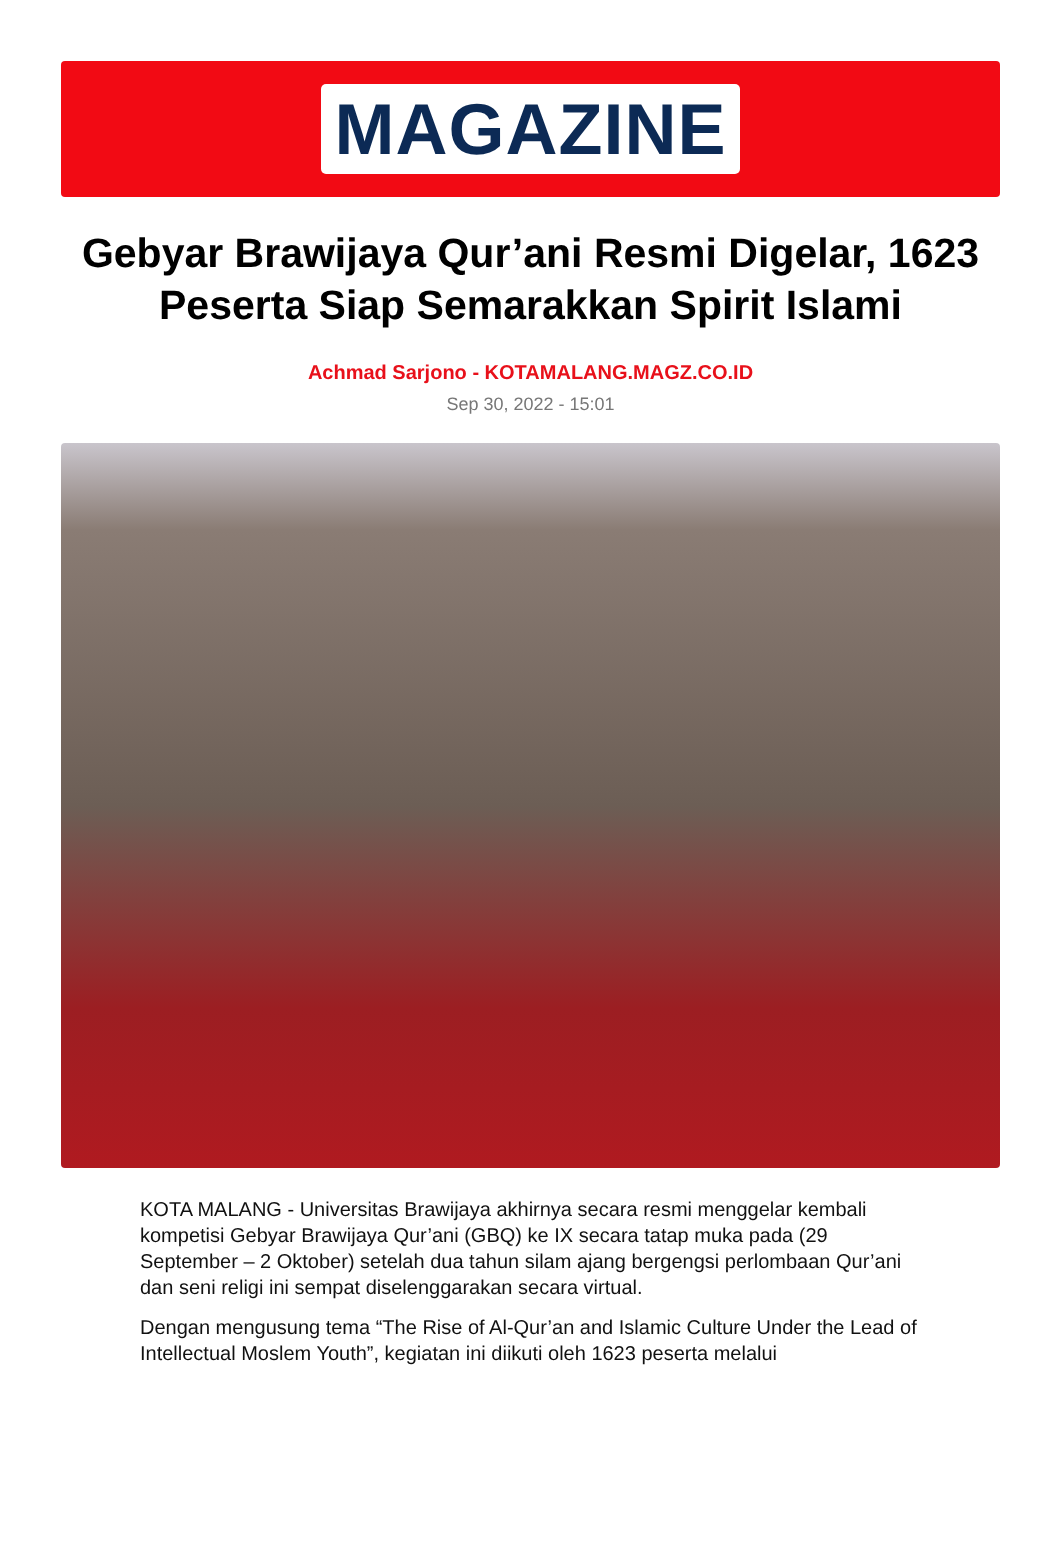MAGAZINE
Gebyar Brawijaya Qur’ani Resmi Digelar, 1623 Peserta Siap Semarakkan Spirit Islami
Achmad Sarjono - KOTAMALANG.MAGZ.CO.ID
Sep 30, 2022 - 15:01
KOTA MALANG - Universitas Brawijaya akhirnya secara resmi menggelar kembali kompetisi Gebyar Brawijaya Qur’ani (GBQ) ke IX secara tatap muka pada (29 September – 2 Oktober) setelah dua tahun silam ajang bergengsi perlombaan Qur’ani dan seni religi ini sempat diselenggarakan secara virtual.
Dengan mengusung tema “The Rise of Al-Qur’an and Islamic Culture Under the Lead of Intellectual Moslem Youth”, kegiatan ini diikuti oleh 1623 peserta melalui